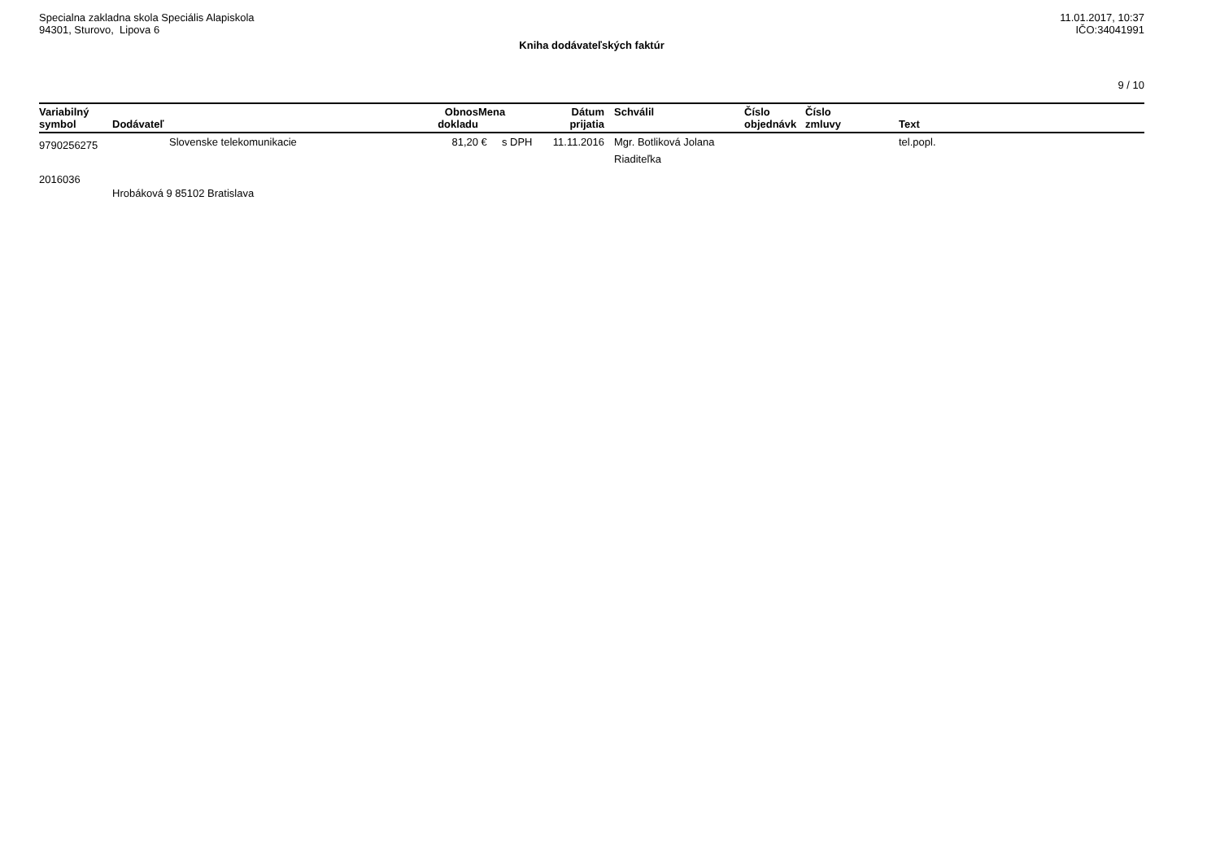Specialna zakladna skola Speciális Alapiskola
94301, Sturovo, Lipova 6
11.01.2017, 10:37
IČO:34041991
Kniha dodávateľských faktúr
9 / 10
| Variabilný symbol | Dodávateľ | | Obnos dokladu | Mena | Dátum prijatia | Schválil | Číslo objednávk | Číslo zmluvy | Text |
| --- | --- | --- | --- | --- | --- | --- | --- | --- | --- |
| 9790256275 | | Slovenske telekomunikacie | 81,20 | € s DPH | 11.11.2016 | Mgr. Botliková Jolana Riaditeľka | | | tel.popl. |
| 2016036 | Hrobáková 9 85102 Bratislava | | | | | | | | |